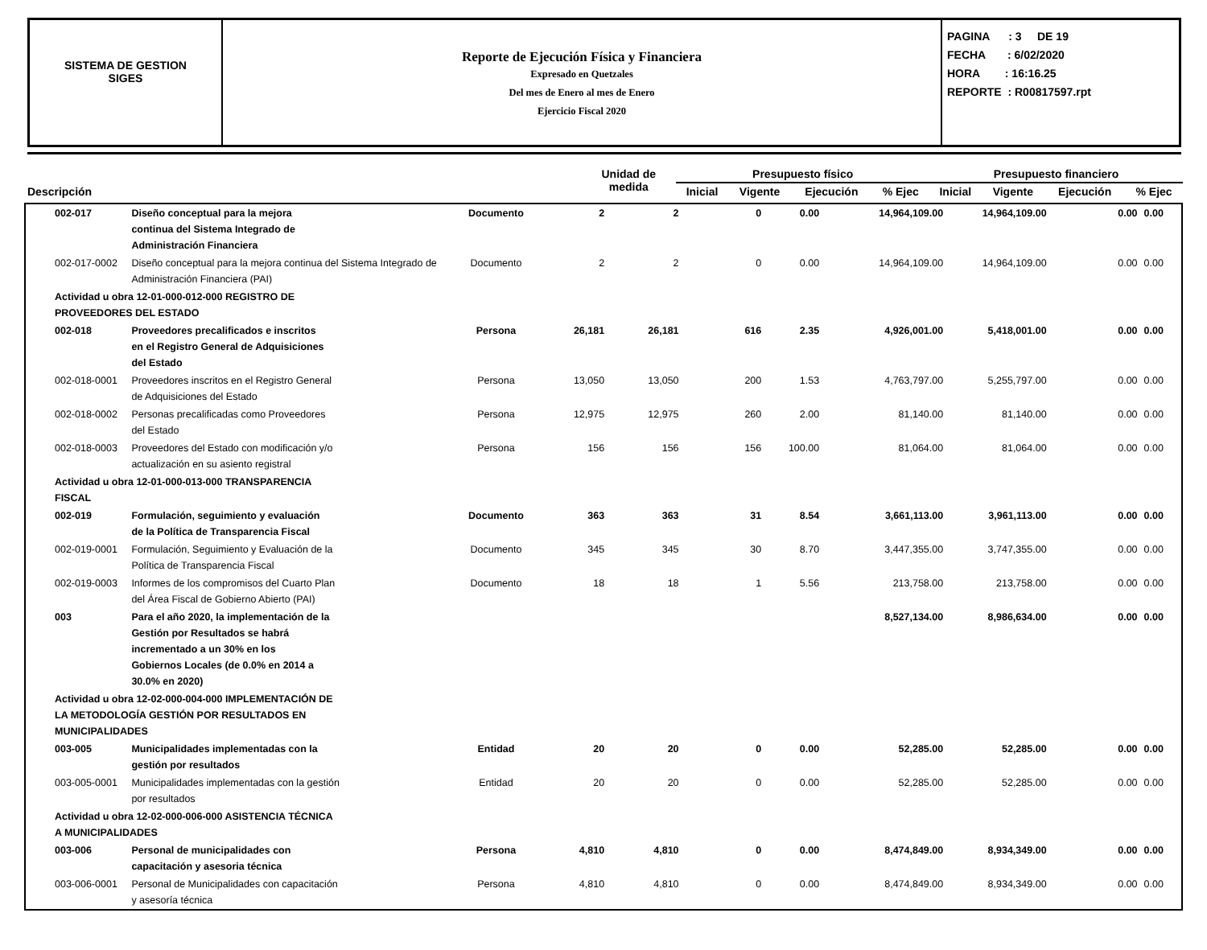SISTEMA DE GESTION
SIGES
Reporte de Ejecución Física y Financiera
Expresado en Quetzales
Del mes de Enero al mes de Enero
Ejercicio Fiscal 2020
PAGINA : 3 DE 19
FECHA : 6/02/2020
HORA : 16:16.25
REPORTE : R00817597.rpt
| Descripción | Unidad de medida | Presupuesto físico | | | | Presupuesto financiero | | | |
| --- | --- | --- | --- | --- | --- | --- | --- | --- | --- |
| | | Inicial | Vigente | Ejecución | % Ejec | Inicial | Vigente | Ejecución | % Ejec |
| 002-017 | Diseño conceptual para la mejora continua del Sistema Integrado de Administración Financiera | Documento | 2 | 2 | 0 | 0.00 | 14,964,109.00 | 14,964,109.00 | 0.00 | 0.00 |
| 002-017-0002 | Diseño conceptual para la mejora continua del Sistema Integrado de Administración Financiera (PAI) | Documento | 2 | 2 | 0 | 0.00 | 14,964,109.00 | 14,964,109.00 | 0.00 | 0.00 |
| Actividad u obra 12-01-000-012-000 REGISTRO DE PROVEEDORES DEL ESTADO | | | | | | | | | | |
| 002-018 | Proveedores precalificados e inscritos en el Registro General de Adquisiciones del Estado | Persona | 26,181 | 26,181 | 616 | 2.35 | 4,926,001.00 | 5,418,001.00 | 0.00 | 0.00 |
| 002-018-0001 | Proveedores inscritos en el Registro General de Adquisiciones del Estado | Persona | 13,050 | 13,050 | 200 | 1.53 | 4,763,797.00 | 5,255,797.00 | 0.00 | 0.00 |
| 002-018-0002 | Personas precalificadas como Proveedores del Estado | Persona | 12,975 | 12,975 | 260 | 2.00 | 81,140.00 | 81,140.00 | 0.00 | 0.00 |
| 002-018-0003 | Proveedores del Estado con modificación y/o actualización en su asiento registral | Persona | 156 | 156 | 156 | 100.00 | 81,064.00 | 81,064.00 | 0.00 | 0.00 |
| Actividad u obra 12-01-000-013-000 TRANSPARENCIA FISCAL | | | | | | | | | | |
| 002-019 | Formulación, seguimiento y evaluación de la Política de Transparencia Fiscal | Documento | 363 | 363 | 31 | 8.54 | 3,661,113.00 | 3,961,113.00 | 0.00 | 0.00 |
| 002-019-0001 | Formulación, Seguimiento y Evaluación de la Política de Transparencia Fiscal | Documento | 345 | 345 | 30 | 8.70 | 3,447,355.00 | 3,747,355.00 | 0.00 | 0.00 |
| 002-019-0003 | Informes de los compromisos del Cuarto Plan del Área Fiscal de Gobierno Abierto (PAI) | Documento | 18 | 18 | 1 | 5.56 | 213,758.00 | 213,758.00 | 0.00 | 0.00 |
| 003 | Para el año 2020, la implementación de la Gestión por Resultados se habrá incrementado a un 30% en los Gobiernos Locales (de 0.0% en 2014 a 30.0% en 2020) | | | | | | 8,527,134.00 | 8,986,634.00 | 0.00 | 0.00 |
| Actividad u obra 12-02-000-004-000 IMPLEMENTACIÓN DE LA METODOLOGÍA GESTIÓN POR RESULTADOS EN MUNICIPALIDADES | | | | | | | | | | |
| 003-005 | Municipalidades implementadas con la gestión por resultados | Entidad | 20 | 20 | 0 | 0.00 | 52,285.00 | 52,285.00 | 0.00 | 0.00 |
| 003-005-0001 | Municipalidades implementadas con la gestión por resultados | Entidad | 20 | 20 | 0 | 0.00 | 52,285.00 | 52,285.00 | 0.00 | 0.00 |
| Actividad u obra 12-02-000-006-000 ASISTENCIA TÉCNICA A MUNICIPALIDADES | | | | | | | | | | |
| 003-006 | Personal de municipalidades con capacitación y asesoria técnica | Persona | 4,810 | 4,810 | 0 | 0.00 | 8,474,849.00 | 8,934,349.00 | 0.00 | 0.00 |
| 003-006-0001 | Personal de Municipalidades con capacitación y asesoría técnica | Persona | 4,810 | 4,810 | 0 | 0.00 | 8,474,849.00 | 8,934,349.00 | 0.00 | 0.00 |